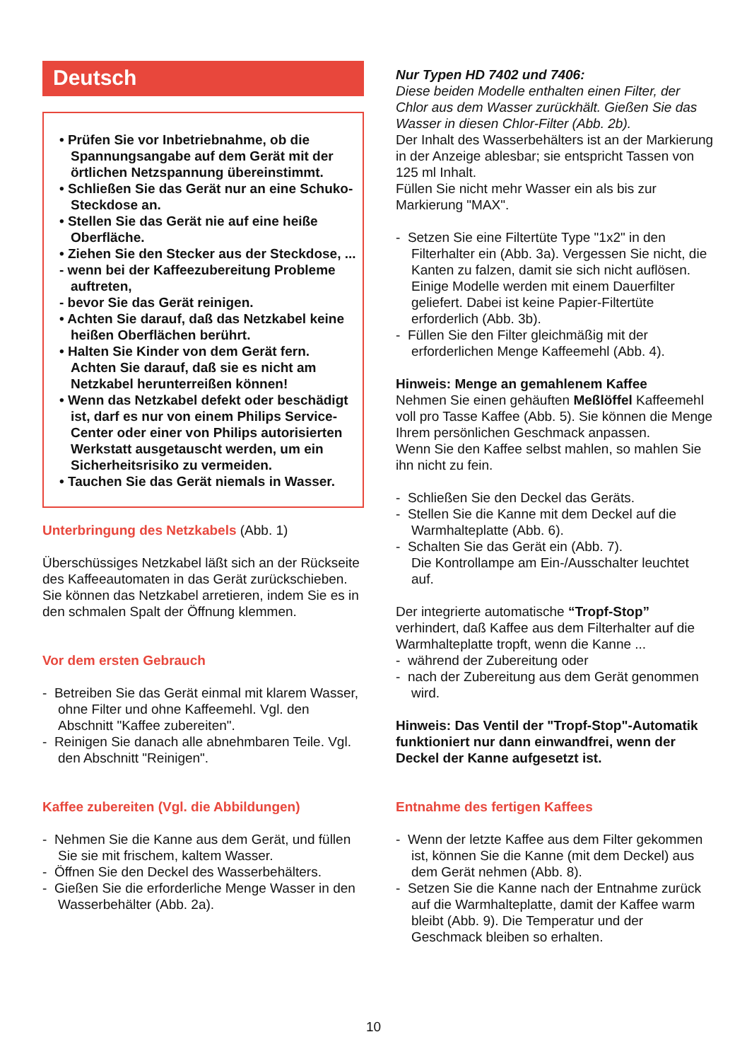Deutsch
• Prüfen Sie vor Inbetriebnahme, ob die Spannungsangabe auf dem Gerät mit der örtlichen Netzspannung übereinstimmt.
• Schließen Sie das Gerät nur an eine Schuko-Steckdose an.
• Stellen Sie das Gerät nie auf eine heiße Oberfläche.
• Ziehen Sie den Stecker aus der Steckdose, ...
- wenn bei der Kaffeezubereitung Probleme auftreten,
- bevor Sie das Gerät reinigen.
• Achten Sie darauf, daß das Netzkabel keine heißen Oberflächen berührt.
• Halten Sie Kinder von dem Gerät fern. Achten Sie darauf, daß sie es nicht am Netzkabel herunterreißen können!
• Wenn das Netzkabel defekt oder beschädigt ist, darf es nur von einem Philips Service-Center oder einer von Philips autorisierten Werkstatt ausgetauscht werden, um ein Sicherheitsrisiko zu vermeiden.
• Tauchen Sie das Gerät niemals in Wasser.
Unterbringung des Netzkabels (Abb. 1)
Überschüssiges Netzkabel läßt sich an der Rückseite des Kaffeeautomaten in das Gerät zurückschieben. Sie können das Netzkabel arretieren, indem Sie es in den schmalen Spalt der Öffnung klemmen.
Vor dem ersten Gebrauch
- Betreiben Sie das Gerät einmal mit klarem Wasser, ohne Filter und ohne Kaffeemehl. Vgl. den Abschnitt "Kaffee zubereiten".
- Reinigen Sie danach alle abnehmbaren Teile. Vgl. den Abschnitt "Reinigen".
Kaffee zubereiten (Vgl. die Abbildungen)
- Nehmen Sie die Kanne aus dem Gerät, und füllen Sie sie mit frischem, kaltem Wasser.
- Öffnen Sie den Deckel des Wasserbehälters.
- Gießen Sie die erforderliche Menge Wasser in den Wasserbehälter (Abb. 2a).
Nur Typen HD 7402 und 7406:
Diese beiden Modelle enthalten einen Filter, der Chlor aus dem Wasser zurückhält. Gießen Sie das Wasser in diesen Chlor-Filter (Abb. 2b).
Der Inhalt des Wasserbehälters ist an der Markierung in der Anzeige ablesbar; sie entspricht Tassen von 125 ml Inhalt.
Füllen Sie nicht mehr Wasser ein als bis zur Markierung "MAX".
- Setzen Sie eine Filtertüte Type "1x2" in den Filterhalter ein (Abb. 3a). Vergessen Sie nicht, die Kanten zu falzen, damit sie sich nicht auflösen.
Einige Modelle werden mit einem Dauerfilter geliefert. Dabei ist keine Papier-Filtertüte erforderlich (Abb. 3b).
- Füllen Sie den Filter gleichmäßig mit der erforderlichen Menge Kaffeemehl (Abb. 4).
Hinweis: Menge an gemahlenem Kaffee
Nehmen Sie einen gehäuften Meßlöffel Kaffeemehl voll pro Tasse Kaffee (Abb. 5). Sie können die Menge Ihrem persönlichen Geschmack anpassen.
Wenn Sie den Kaffee selbst mahlen, so mahlen Sie ihn nicht zu fein.
- Schließen Sie den Deckel das Geräts.
- Stellen Sie die Kanne mit dem Deckel auf die Warmhalteplatte (Abb. 6).
- Schalten Sie das Gerät ein (Abb. 7).
Die Kontrollampe am Ein-/Ausschalter leuchtet auf.
Der integrierte automatische “Tropf-Stop” verhindert, daß Kaffee aus dem Filterhalter auf die Warmhalteplatte tropft, wenn die Kanne ...
- während der Zubereitung oder
- nach der Zubereitung aus dem Gerät genommen wird.
Hinweis: Das Ventil der "Tropf-Stop"-Automatik funktioniert nur dann einwandfrei, wenn der Deckel der Kanne aufgesetzt ist.
Entnahme des fertigen Kaffees
- Wenn der letzte Kaffee aus dem Filter gekommen ist, können Sie die Kanne (mit dem Deckel) aus dem Gerät nehmen (Abb. 8).
- Setzen Sie die Kanne nach der Entnahme zurück auf die Warmhalteplatte, damit der Kaffee warm bleibt (Abb. 9). Die Temperatur und der Geschmack bleiben so erhalten.
10